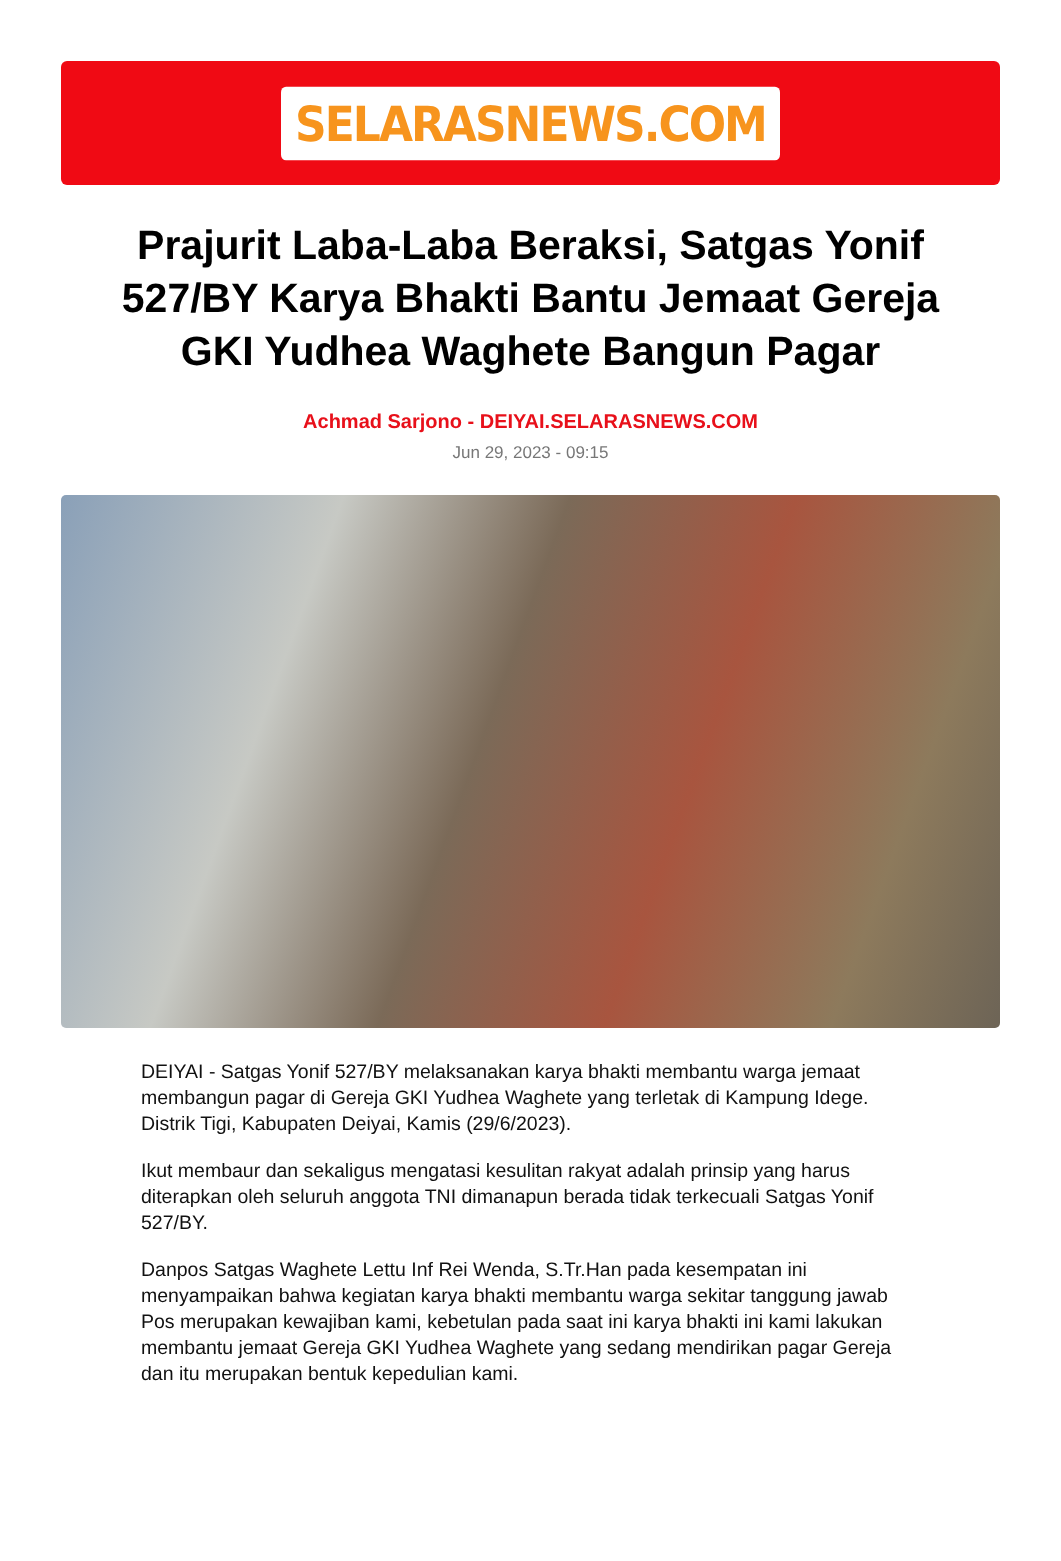SELARASNEWS.COM
Prajurit Laba-Laba Beraksi, Satgas Yonif 527/BY Karya Bhakti Bantu Jemaat Gereja GKI Yudhea Waghete Bangun Pagar
Achmad Sarjono - DEIYAI.SELARASNEWS.COM
Jun 29, 2023 - 09:15
DEIYAI - Satgas Yonif 527/BY melaksanakan karya bhakti membantu warga jemaat membangun pagar di Gereja GKI Yudhea Waghete yang terletak di Kampung Idege. Distrik Tigi, Kabupaten Deiyai, Kamis (29/6/2023).
Ikut membaur dan sekaligus mengatasi kesulitan rakyat adalah prinsip yang harus diterapkan oleh seluruh anggota TNI dimanapun berada tidak terkecuali Satgas Yonif 527/BY.
Danpos Satgas Waghete Lettu Inf Rei Wenda, S.Tr.Han pada kesempatan ini menyampaikan bahwa kegiatan karya bhakti membantu warga sekitar tanggung jawab Pos merupakan kewajiban kami, kebetulan pada saat ini karya bhakti ini kami lakukan membantu jemaat Gereja GKI Yudhea Waghete yang sedang mendirikan pagar Gereja dan itu merupakan bentuk kepedulian kami.